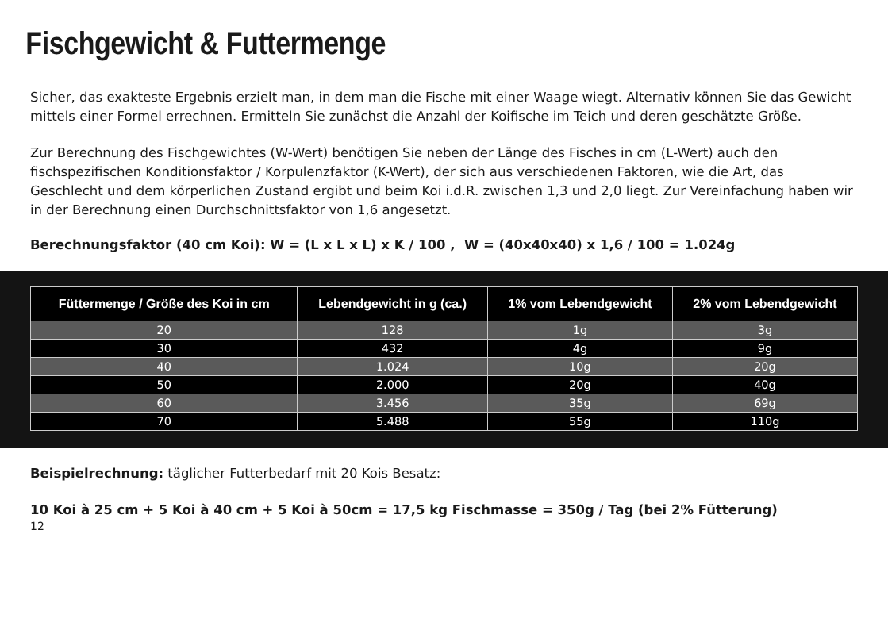Fischgewicht & Futtermenge
Sicher, das exakteste Ergebnis erzielt man, in dem man die Fische mit einer Waage wiegt. Alternativ können Sie das Gewicht mittels einer Formel errechnen. Ermitteln Sie zunächst die Anzahl der Koifische im Teich und deren geschätzte Größe.
Zur Berechnung des Fischgewichtes (W-Wert) benötigen Sie neben der Länge des Fisches in cm (L-Wert) auch den fischspezifischen Konditionsfaktor / Korpulenzfaktor (K-Wert), der sich aus verschiedenen Faktoren, wie die Art, das Geschlecht und dem körperlichen Zustand ergibt und beim Koi i.d.R. zwischen 1,3 und 2,0 liegt. Zur Vereinfachung haben wir in der Berechnung einen Durchschnittsfaktor von 1,6 angesetzt.
Berechnungsfaktor (40 cm Koi): W = (L x L x L) x K / 100 , W = (40x40x40) x 1,6 / 100 = 1.024g
| Füttermenge / Größe des Koi in cm | Lebendgewicht in g (ca.) | 1% vom Lebendgewicht | 2% vom Lebendgewicht |
| --- | --- | --- | --- |
| 20 | 128 | 1g | 3g |
| 30 | 432 | 4g | 9g |
| 40 | 1.024 | 10g | 20g |
| 50 | 2.000 | 20g | 40g |
| 60 | 3.456 | 35g | 69g |
| 70 | 5.488 | 55g | 110g |
Beispielrechnung: täglicher Futterbedarf mit 20 Kois Besatz:
10 Koi à 25 cm + 5 Koi à 40 cm + 5 Koi à 50cm = 17,5 kg Fischmasse = 350g / Tag (bei 2% Fütterung)
12